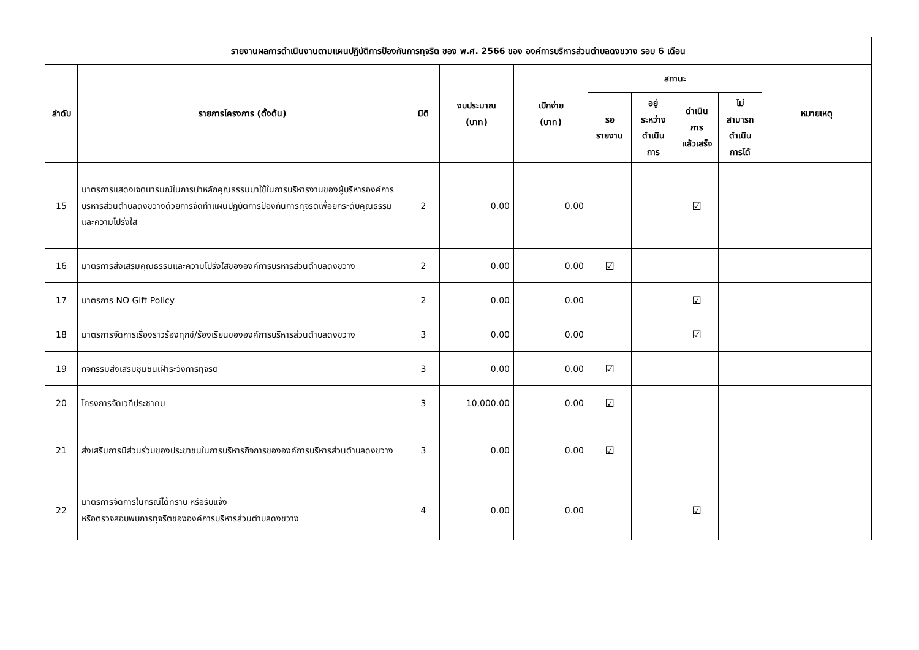| รายงานผลการดำเนินงานตามแผนปฏิบัติการป้องกันการทุจริต ของ พ.ศ. 2566 ของ องค์การบริหารส่วนตำบลดงขวาง รอบ 6 เดือน | | | | | | | | | |
| --- | --- | --- | --- | --- | --- | --- | --- | --- | --- |
| ลำดับ | รายการโครงการ (ตั้งต้น) | มิติ | งบประมาณ (บาท) | เบิกจ่าย (บาท) | สถานะ | | | | หมายเหตุ |
| | | | | | รอ รายงาน | อยู่ ระหว่าง ดำเนิน การ | ดำเนิน การ แล้วเสร็จ | ไม่ สามารถ ดำเนิน การได้ | |
| 15 | มาตรการแสดงเจตนารมณ์ในการนำหลักคุณธรรมมาใช้ในการบริหารงานของผู้บริหารองค์การบริหารส่วนตำบลดงขวางด้วยการจัดทำแผนปฏิบัติการป้องกันการทุจริตเพื่อยกระดับคุณธรรมและความโปร่งใส | 2 | 0.00 | 0.00 | | | ☑ | | |
| 16 | มาตรการส่งเสริมคุณธรรมและความโปร่งใสขององค์การบริหารส่วนตำบลดงขวาง | 2 | 0.00 | 0.00 | ☑ | | | | |
| 17 | มาตรการ NO Gift Policy | 2 | 0.00 | 0.00 | | | ☑ | | |
| 18 | มาตรการจัดการเรื่องราวร้องทุกข์/ร้องเรียนขององค์การบริหารส่วนตำบลดงขวาง | 3 | 0.00 | 0.00 | | | ☑ | | |
| 19 | กิจกรรมส่งเสริมชุมชนเฝ้าระวังการทุจริต | 3 | 0.00 | 0.00 | ☑ | | | | |
| 20 | โครงการจัดเวทีประชาคม | 3 | 10,000.00 | 0.00 | ☑ | | | | |
| 21 | ส่งเสริมการมีส่วนร่วมของประชาชนในการบริหารกิจการขององค์การบริหารส่วนตำบลดงขวาง | 3 | 0.00 | 0.00 | ☑ | | | | |
| 22 | มาตรการจัดการในกรณีได้ทราบ หรือรับแจ้ง หรือตรวจสอบพบการทุจริตขององค์การบริหารส่วนตำบลดงขวาง | 4 | 0.00 | 0.00 | | | ☑ | | |